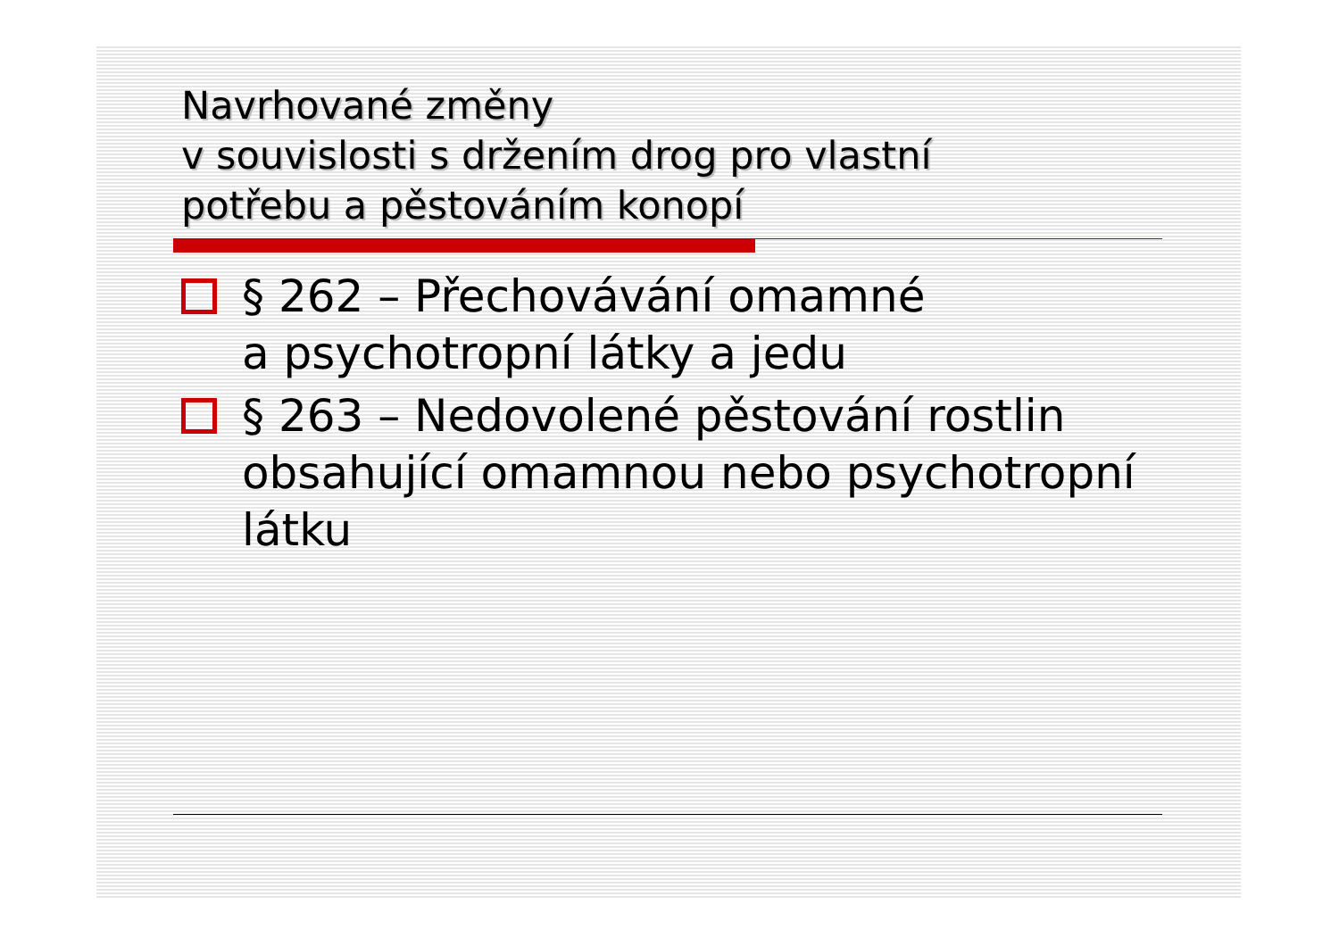Navrhované změny
v souvislosti s držením drog pro vlastní
potřebu a pěstováním konopí
§ 262 – Přechovávání omamné
a psychotropní látky a jedu
§ 263 – Nedovolené pěstování rostlin obsahující omamnou nebo psychotropní látku